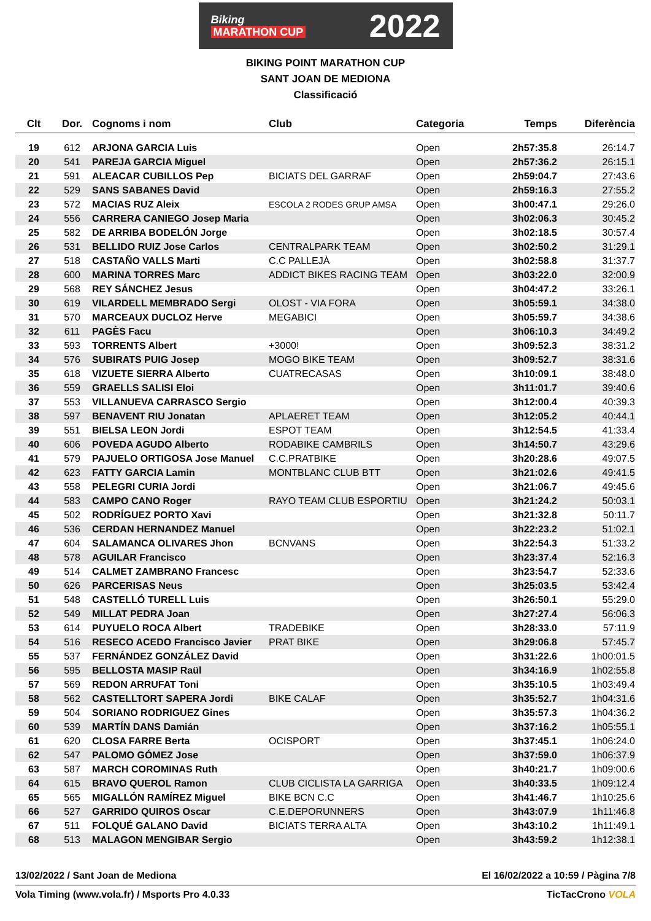Biking
MARATHON CUP
2022
BIKING POINT MARATHON CUP
SANT JOAN DE MEDIONA
Classificació
| Clt | Dor. | Cognoms i nom | Club | Categoria | Temps | Diferència |
| --- | --- | --- | --- | --- | --- | --- |
| 19 | 612 | ARJONA GARCIA Luis | | Open | 2h57:35.8 | 26:14.7 |
| 20 | 541 | PAREJA GARCIA Miguel | | Open | 2h57:36.2 | 26:15.1 |
| 21 | 591 | ALEACAR CUBILLOS Pep | BICIATS DEL GARRAF | Open | 2h59:04.7 | 27:43.6 |
| 22 | 529 | SANS SABANES David | | Open | 2h59:16.3 | 27:55.2 |
| 23 | 572 | MACIAS RUZ Aleix | ESCOLA 2 RODES GRUP AMSA | Open | 3h00:47.1 | 29:26.0 |
| 24 | 556 | CARRERA CANIEGO Josep Maria | | Open | 3h02:06.3 | 30:45.2 |
| 25 | 582 | DE ARRIBA BODELÓN Jorge | | Open | 3h02:18.5 | 30:57.4 |
| 26 | 531 | BELLIDO RUIZ Jose Carlos | CENTRALPARK TEAM | Open | 3h02:50.2 | 31:29.1 |
| 27 | 518 | CASTAÑO VALLS Marti | C.C PALLEJÀ | Open | 3h02:58.8 | 31:37.7 |
| 28 | 600 | MARINA TORRES Marc | ADDICT BIKES RACING TEAM | Open | 3h03:22.0 | 32:00.9 |
| 29 | 568 | REY SÁNCHEZ Jesus | | Open | 3h04:47.2 | 33:26.1 |
| 30 | 619 | VILARDELL MEMBRADO Sergi | OLOST - VIA FORA | Open | 3h05:59.1 | 34:38.0 |
| 31 | 570 | MARCEAUX DUCLOZ Herve | MEGABICI | Open | 3h05:59.7 | 34:38.6 |
| 32 | 611 | PAGÈS Facu | | Open | 3h06:10.3 | 34:49.2 |
| 33 | 593 | TORRENTS Albert | +3000! | Open | 3h09:52.3 | 38:31.2 |
| 34 | 576 | SUBIRATS PUIG Josep | MOGO BIKE TEAM | Open | 3h09:52.7 | 38:31.6 |
| 35 | 618 | VIZUETE SIERRA Alberto | CUATRECASAS | Open | 3h10:09.1 | 38:48.0 |
| 36 | 559 | GRAELLS SALISI Eloi | | Open | 3h11:01.7 | 39:40.6 |
| 37 | 553 | VILLANUEVA CARRASCO Sergio | | Open | 3h12:00.4 | 40:39.3 |
| 38 | 597 | BENAVENT RIU Jonatan | APLAERET TEAM | Open | 3h12:05.2 | 40:44.1 |
| 39 | 551 | BIELSA LEON Jordi | ESPOT TEAM | Open | 3h12:54.5 | 41:33.4 |
| 40 | 606 | POVEDA AGUDO Alberto | RODABIKE CAMBRILS | Open | 3h14:50.7 | 43:29.6 |
| 41 | 579 | PAJUELO ORTIGOSA Jose Manuel | C.C.PRATBIKE | Open | 3h20:28.6 | 49:07.5 |
| 42 | 623 | FATTY GARCIA Lamin | MONTBLANC CLUB BTT | Open | 3h21:02.6 | 49:41.5 |
| 43 | 558 | PELEGRI CURIA Jordi | | Open | 3h21:06.7 | 49:45.6 |
| 44 | 583 | CAMPO CANO Roger | RAYO TEAM CLUB ESPORTIU | Open | 3h21:24.2 | 50:03.1 |
| 45 | 502 | RODRÍGUEZ PORTO Xavi | | Open | 3h21:32.8 | 50:11.7 |
| 46 | 536 | CERDAN HERNANDEZ Manuel | | Open | 3h22:23.2 | 51:02.1 |
| 47 | 604 | SALAMANCA OLIVARES Jhon | BCNVANS | Open | 3h22:54.3 | 51:33.2 |
| 48 | 578 | AGUILAR Francisco | | Open | 3h23:37.4 | 52:16.3 |
| 49 | 514 | CALMET ZAMBRANO Francesc | | Open | 3h23:54.7 | 52:33.6 |
| 50 | 626 | PARCERISAS Neus | | Open | 3h25:03.5 | 53:42.4 |
| 51 | 548 | CASTELLÓ TURELL Luis | | Open | 3h26:50.1 | 55:29.0 |
| 52 | 549 | MILLAT PEDRA Joan | | Open | 3h27:27.4 | 56:06.3 |
| 53 | 614 | PUYUELO ROCA Albert | TRADEBIKE | Open | 3h28:33.0 | 57:11.9 |
| 54 | 516 | RESECO ACEDO Francisco Javier | PRAT BIKE | Open | 3h29:06.8 | 57:45.7 |
| 55 | 537 | FERNÁNDEZ GONZÁLEZ David | | Open | 3h31:22.6 | 1h00:01.5 |
| 56 | 595 | BELLOSTA MASIP Raül | | Open | 3h34:16.9 | 1h02:55.8 |
| 57 | 569 | REDON ARRUFAT Toni | | Open | 3h35:10.5 | 1h03:49.4 |
| 58 | 562 | CASTELLTORT SAPERA Jordi | BIKE CALAF | Open | 3h35:52.7 | 1h04:31.6 |
| 59 | 504 | SORIANO RODRIGUEZ Gines | | Open | 3h35:57.3 | 1h04:36.2 |
| 60 | 539 | MARTÍN DANS Damián | | Open | 3h37:16.2 | 1h05:55.1 |
| 61 | 620 | CLOSA FARRE Berta | OCISPORT | Open | 3h37:45.1 | 1h06:24.0 |
| 62 | 547 | PALOMO GÓMEZ Jose | | Open | 3h37:59.0 | 1h06:37.9 |
| 63 | 587 | MARCH COROMINAS Ruth | | Open | 3h40:21.7 | 1h09:00.6 |
| 64 | 615 | BRAVO QUEROL Ramon | CLUB CICLISTA LA GARRIGA | Open | 3h40:33.5 | 1h09:12.4 |
| 65 | 565 | MIGALLÓN RAMÍREZ Miguel | BIKE BCN C.C | Open | 3h41:46.7 | 1h10:25.6 |
| 66 | 527 | GARRIDO QUIROS Oscar | C.E.DEPORUNNERS | Open | 3h43:07.9 | 1h11:46.8 |
| 67 | 511 | FOLQUÉ GALANO David | BICIATS TERRA ALTA | Open | 3h43:10.2 | 1h11:49.1 |
| 68 | 513 | MALAGON MENGIBAR Sergio | | Open | 3h43:59.2 | 1h12:38.1 |
13/02/2022 / Sant Joan de Mediona El 16/02/2022 a 10:59 / Pàgina 7/8
Vola Timing (www.vola.fr) / Msports Pro 4.0.33 TicTacCrono VOLA